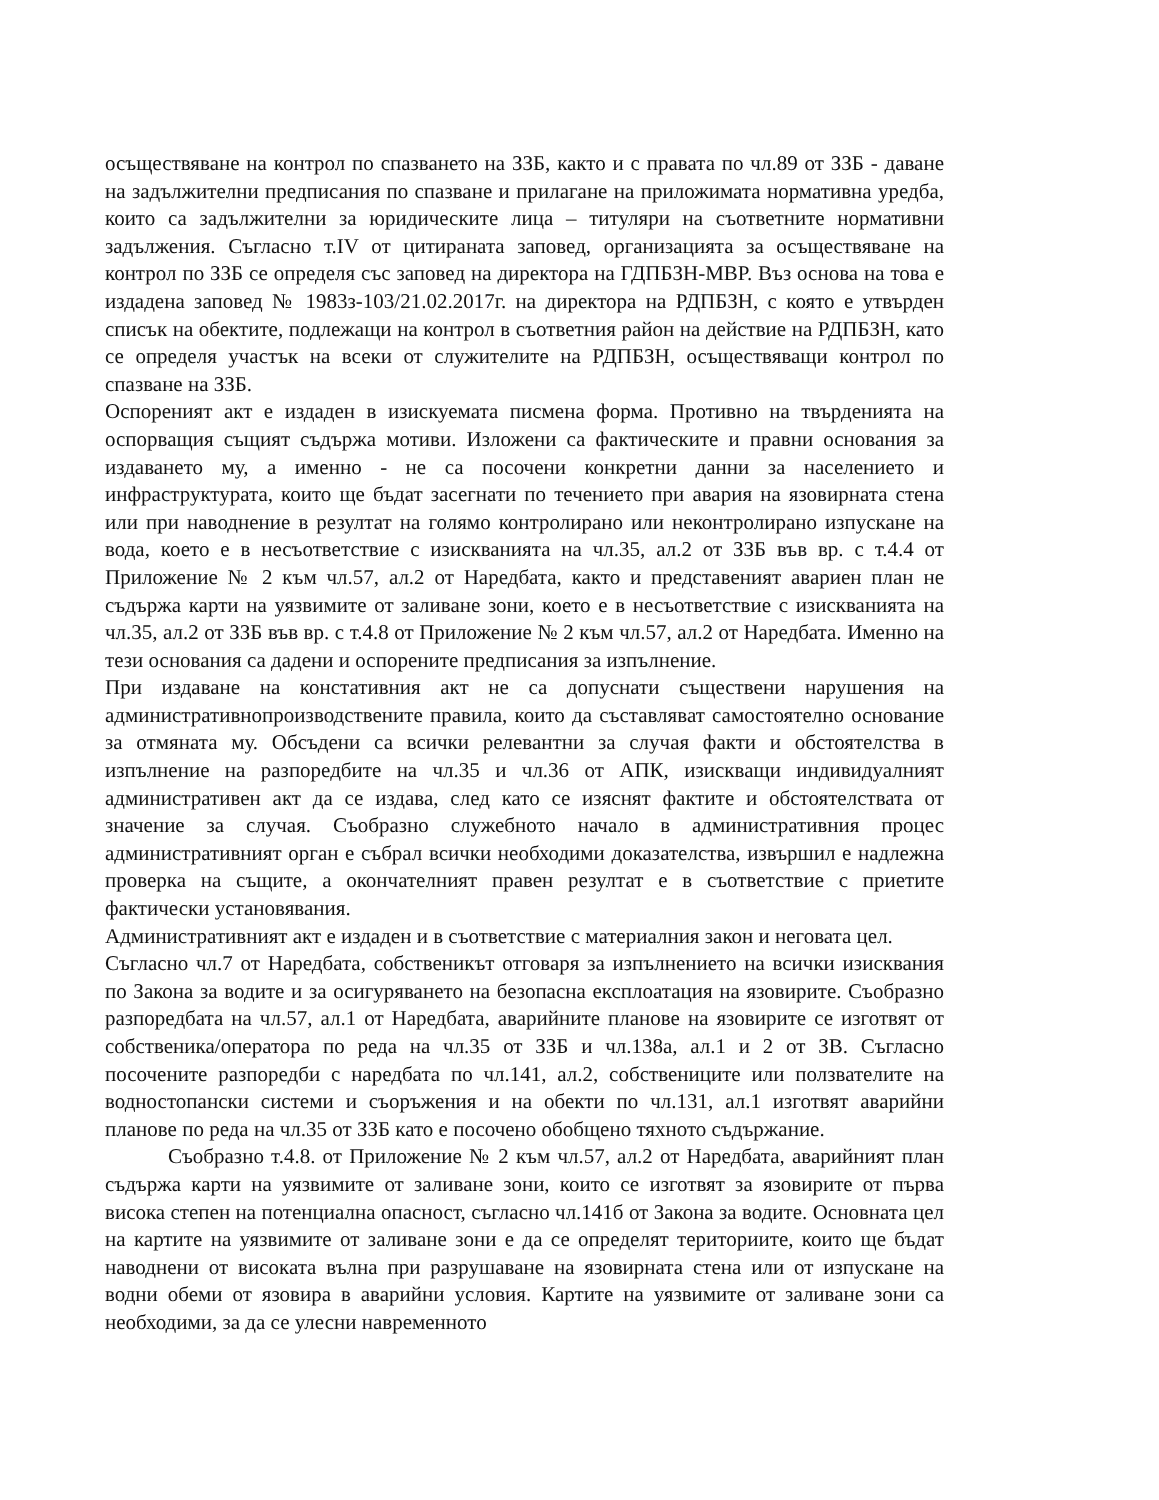осъществяване на контрол по спазването на ЗЗБ, както и с правата по чл.89 от ЗЗБ - даване на задължителни предписания по спазване и прилагане на приложимата нормативна уредба, които са задължителни за юридическите лица – титуляри на съответните нормативни задължения. Съгласно т.IV от цитираната заповед, организацията за осъществяване на контрол по ЗЗБ се определя със заповед на директора на ГДПБЗН-МВР. Въз основа на това е издадена заповед № 1983з-103/21.02.2017г. на директора на РДПБЗН, с която е утвърден списък на обектите, подлежащи на контрол в съответния район на действие на РДПБЗН, като се определя участък на всеки от служителите на РДПБЗН, осъществяващи контрол по спазване на ЗЗБ.
Оспореният акт е издаден в изискуемата писмена форма. Противно на твърденията на оспорващия същият съдържа мотиви. Изложени са фактическите и правни основания за издаването му, а именно - не са посочени конкретни данни за населението и инфраструктурата, които ще бъдат засегнати по течението при авария на язовирната стена или при наводнение в резултат на голямо контролирано или неконтролирано изпускане на вода, което е в несъответствие с изискванията на чл.35, ал.2 от ЗЗБ във вр. с т.4.4 от Приложение № 2 към чл.57, ал.2 от Наредбата, както и представеният авариен план не съдържа карти на уязвимите от заливане зони, което е в несъответствие с изискванията на чл.35, ал.2 от ЗЗБ във вр. с т.4.8 от Приложение № 2 към чл.57, ал.2 от Наредбата. Именно на тези основания са дадени и оспорените предписания за изпълнение.
При издаване на констативния акт не са допуснати съществени нарушения на административнопроизводствените правила, които да съставляват самостоятелно основание за отмяната му. Обсъдени са всички релевантни за случая факти и обстоятелства в изпълнение на разпоредбите на чл.35 и чл.36 от АПК, изискващи индивидуалният административен акт да се издава, след като се изяснят фактите и обстоятелствата от значение за случая. Съобразно служебното начало в административния процес административният орган е събрал всички необходими доказателства, извършил е надлежна проверка на същите, а окончателният правен резултат е в съответствие с приетите фактически установявания.
Административният акт е издаден и в съответствие с материалния закон и неговата цел.
Съгласно чл.7 от Наредбата, собственикът отговаря за изпълнението на всички изисквания по Закона за водите и за осигуряването на безопасна експлоатация на язовирите. Съобразно разпоредбата на чл.57, ал.1 от Наредбата, аварийните планове на язовирите се изготвят от собственика/оператора по реда на чл.35 от ЗЗБ и чл.138а, ал.1 и 2 от ЗВ. Съгласно посочените разпоредби с наредбата по чл.141, ал.2, собствениците или ползвателите на водностопански системи и съоръжения и на обекти по чл.131, ал.1 изготвят аварийни планове по реда на чл.35 от ЗЗБ като е посочено обобщено тяхното съдържание.
Съобразно т.4.8. от Приложение № 2 към чл.57, ал.2 от Наредбата, аварийният план съдържа карти на уязвимите от заливане зони, които се изготвят за язовирите от първа висока степен на потенциална опасност, съгласно чл.141б от Закона за водите. Основната цел на картите на уязвимите от заливане зони е да се определят териториите, които ще бъдат наводнени от високата вълна при разрушаване на язовирната стена или от изпускане на водни обеми от язовира в аварийни условия. Картите на уязвимите от заливане зони са необходими, за да се улесни навременното